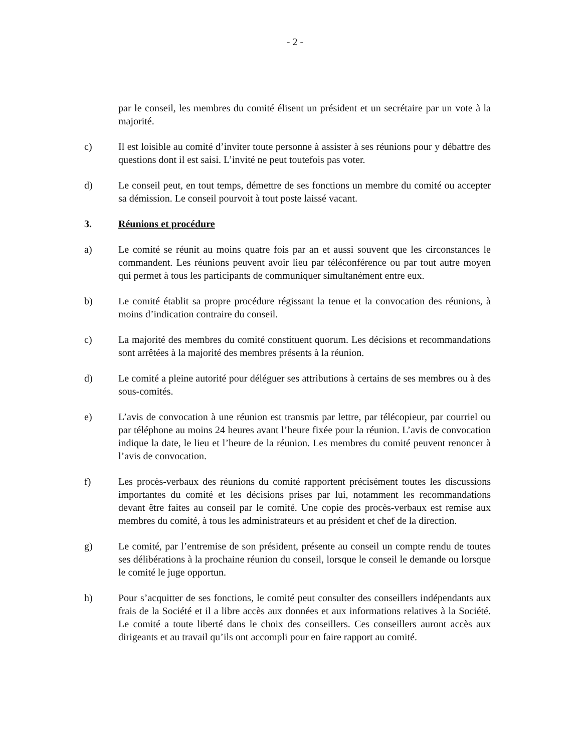- 2 -
par le conseil, les membres du comité élisent un président et un secrétaire par un vote à la majorité.
c) Il est loisible au comité d’inviter toute personne à assister à ses réunions pour y débattre des questions dont il est saisi. L’invité ne peut toutefois pas voter.
d) Le conseil peut, en tout temps, démettre de ses fonctions un membre du comité ou accepter sa démission. Le conseil pourvoit à tout poste laissé vacant.
3. Réunions et procédure
a) Le comité se réunit au moins quatre fois par an et aussi souvent que les circonstances le commandent. Les réunions peuvent avoir lieu par téléconférence ou par tout autre moyen qui permet à tous les participants de communiquer simultanément entre eux.
b) Le comité établit sa propre procédure régissant la tenue et la convocation des réunions, à moins d’indication contraire du conseil.
c) La majorité des membres du comité constituent quorum. Les décisions et recommandations sont arrêtées à la majorité des membres présents à la réunion.
d) Le comité a pleine autorité pour déléguer ses attributions à certains de ses membres ou à des sous-comités.
e) L’avis de convocation à une réunion est transmis par lettre, par télécopieur, par courriel ou par téléphone au moins 24 heures avant l’heure fixée pour la réunion. L’avis de convocation indique la date, le lieu et l’heure de la réunion. Les membres du comité peuvent renoncer à l’avis de convocation.
f) Les procès-verbaux des réunions du comité rapportent précisément toutes les discussions importantes du comité et les décisions prises par lui, notamment les recommandations devant être faites au conseil par le comité. Une copie des procès-verbaux est remise aux membres du comité, à tous les administrateurs et au président et chef de la direction.
g) Le comité, par l’entremise de son président, présente au conseil un compte rendu de toutes ses délibérations à la prochaine réunion du conseil, lorsque le conseil le demande ou lorsque le comité le juge opportun.
h) Pour s’acquitter de ses fonctions, le comité peut consulter des conseillers indépendants aux frais de la Société et il a libre accès aux données et aux informations relatives à la Société. Le comité a toute liberté dans le choix des conseillers. Ces conseillers auront accès aux dirigeants et au travail qu’ils ont accompli pour en faire rapport au comité.